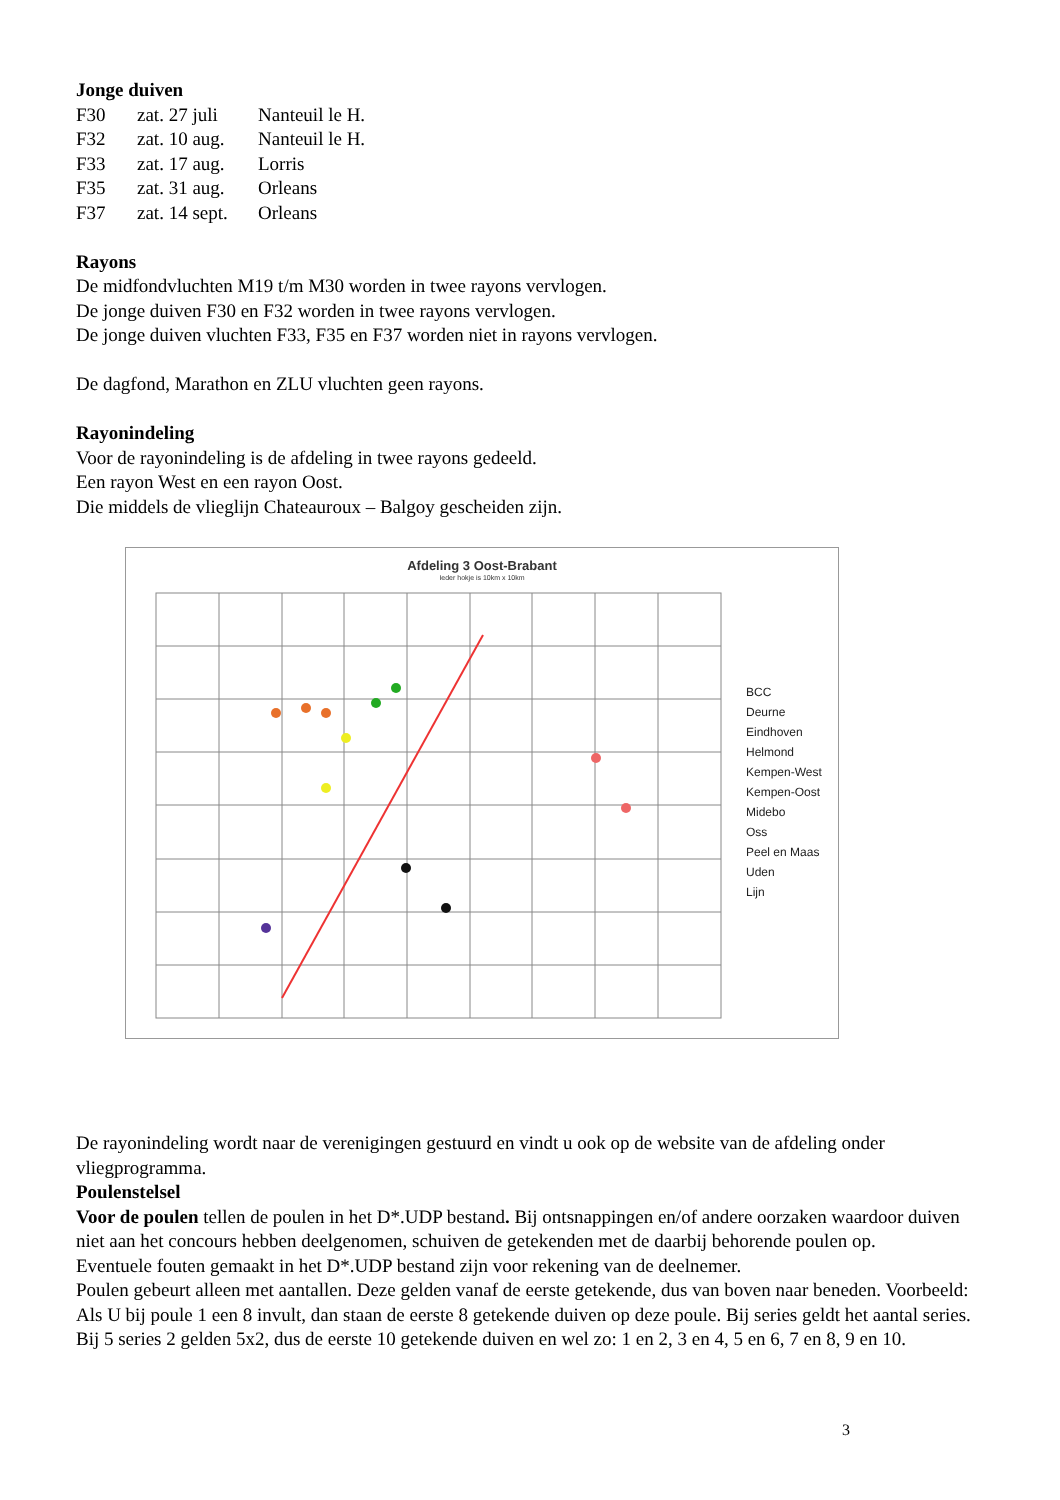Jonge duiven
| F30 | zat. 27 juli | Nanteuil le H. |
| F32 | zat. 10 aug. | Nanteuil le H. |
| F33 | zat. 17 aug. | Lorris |
| F35 | zat. 31 aug. | Orleans |
| F37 | zat. 14 sept. | Orleans |
Rayons
De midfondvluchten M19 t/m M30 worden in twee rayons vervlogen.
De jonge duiven F30 en F32 worden in twee rayons vervlogen.
De jonge duiven vluchten F33, F35 en F37 worden niet in rayons vervlogen.
De dagfond, Marathon en ZLU vluchten geen rayons.
Rayonindeling
Voor de rayonindeling is de afdeling in twee rayons gedeeld.
Een rayon West en een rayon Oost.
Die middels de vlieglijn Chateauroux – Balgoy gescheiden zijn.
Afdeling 3 Oost-Brabant
Ieder hokje is 10km x 10km
BCC
Deurne
Eindhoven
Helmond
Kempen-West
Kempen-Oost
Midebo
Oss
Peel en Maas
Uden
Lijn
De rayonindeling wordt naar de verenigingen gestuurd en vindt u ook op de website van de afdeling onder vliegprogramma.
Poulenstelsel
Voor de poulen tellen de poulen in het D*.UDP bestand. Bij ontsnappingen en/of andere oorzaken waardoor duiven niet aan het concours hebben deelgenomen, schuiven de getekenden met de daarbij behorende poulen op.
Eventuele fouten gemaakt in het D*.UDP bestand zijn voor rekening van de deelnemer.
Poulen gebeurt alleen met aantallen. Deze gelden vanaf de eerste getekende, dus van boven naar beneden. Voorbeeld: Als U bij poule 1 een 8 invult, dan staan de eerste 8 getekende duiven op deze poule. Bij series geldt het aantal series. Bij 5 series 2 gelden 5x2, dus de eerste 10 getekende duiven en wel zo: 1 en 2, 3 en 4, 5 en 6, 7 en 8, 9 en 10.
3